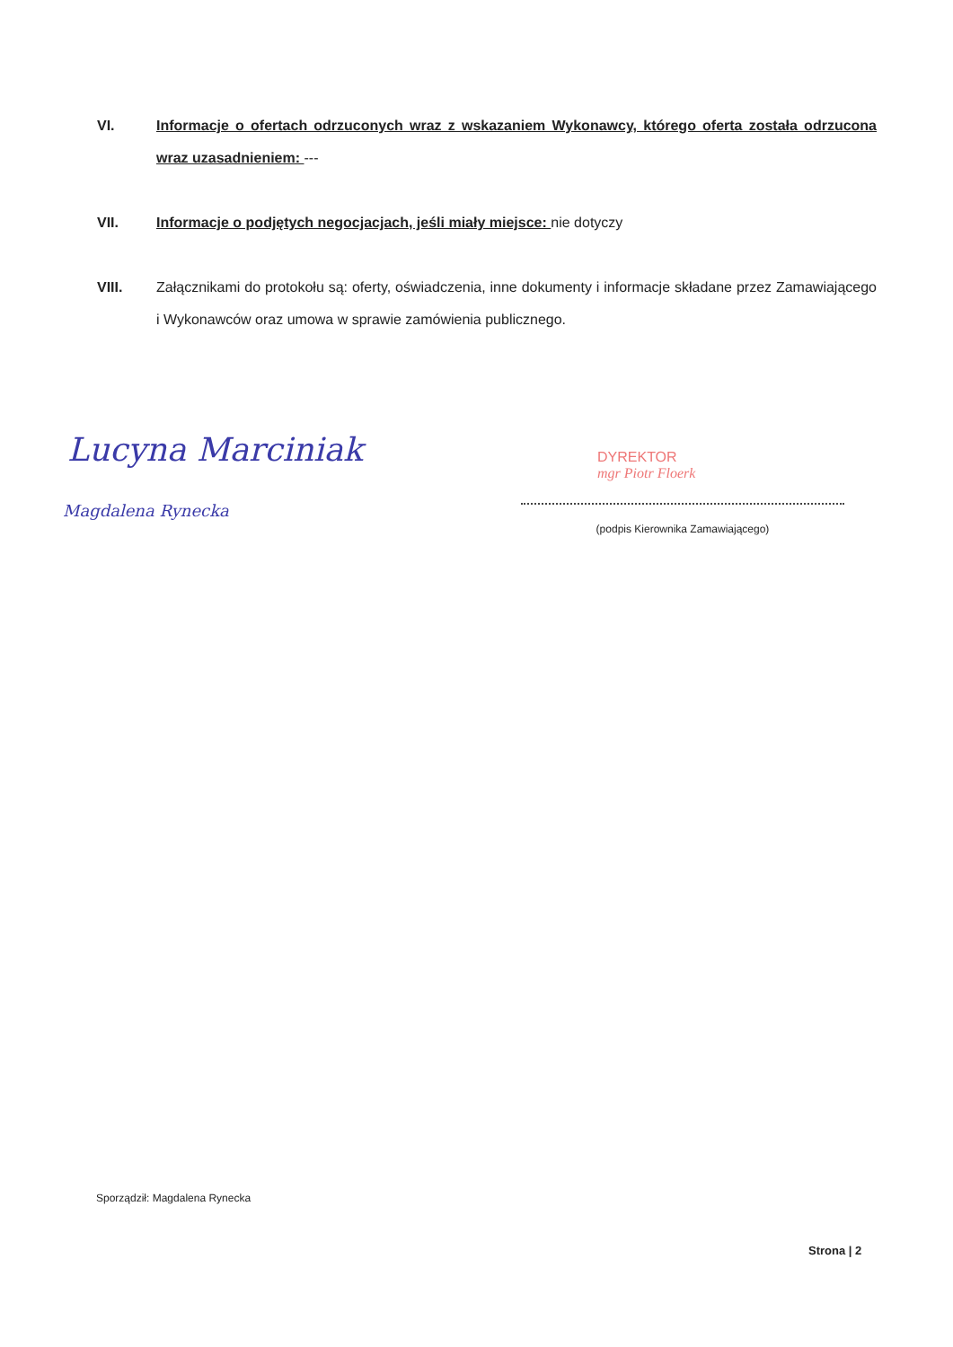VI. Informacje o ofertach odrzuconych wraz z wskazaniem Wykonawcy, którego oferta została odrzucona wraz uzasadnieniem: ---
VII. Informacje o podjętych negocjacjach, jeśli miały miejsce: nie dotyczy
VIII. Załącznikami do protokołu są: oferty, oświadczenia, inne dokumenty i informacje składane przez Zamawiającego i Wykonawców oraz umowa w sprawie zamówienia publicznego.
Lucyna Marciniak
Magdalena Rynecka
DYREKTOR
mgr Piotr Floerk
(podpis Kierownika Zamawiającego)
Sporządził: Magdalena Rynecka
Strona | 2